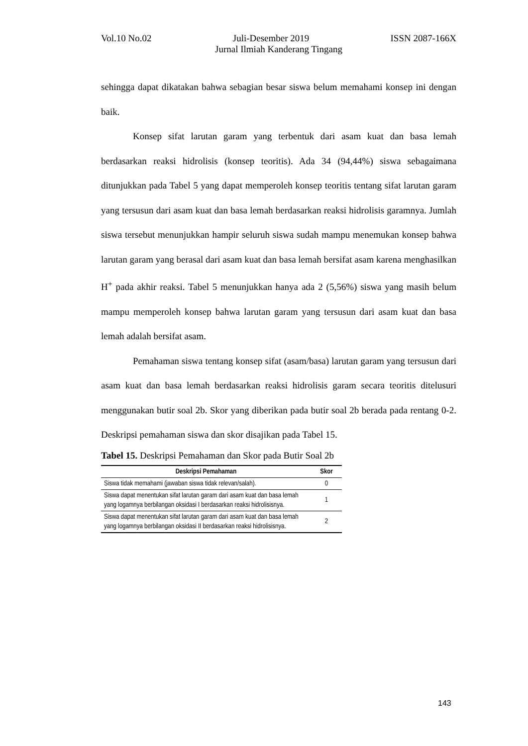Vol.10 No.02 Juli-Desember 2019 ISSN 2087-166X
Jurnal Ilmiah Kanderang Tingang
sehingga dapat dikatakan bahwa sebagian besar siswa belum memahami konsep ini dengan baik.
Konsep sifat larutan garam yang terbentuk dari asam kuat dan basa lemah berdasarkan reaksi hidrolisis (konsep teoritis). Ada 34 (94,44%) siswa sebagaimana ditunjukkan pada Tabel 5 yang dapat memperoleh konsep teoritis tentang sifat larutan garam yang tersusun dari asam kuat dan basa lemah berdasarkan reaksi hidrolisis garamnya. Jumlah siswa tersebut menunjukkan hampir seluruh siswa sudah mampu menemukan konsep bahwa larutan garam yang berasal dari asam kuat dan basa lemah bersifat asam karena menghasilkan H<sup>+</sup> pada akhir reaksi. Tabel 5 menunjukkan hanya ada 2 (5,56%) siswa yang masih belum mampu memperoleh konsep bahwa larutan garam yang tersusun dari asam kuat dan basa lemah adalah bersifat asam.
Pemahaman siswa tentang konsep sifat (asam/basa) larutan garam yang tersusun dari asam kuat dan basa lemah berdasarkan reaksi hidrolisis garam secara teoritis ditelusuri menggunakan butir soal 2b. Skor yang diberikan pada butir soal 2b berada pada rentang 0-2. Deskripsi pemahaman siswa dan skor disajikan pada Tabel 15.
Tabel 15. Deskripsi Pemahaman dan Skor pada Butir Soal 2b
| Deskripsi Pemahaman | Skor |
| --- | --- |
| Siswa tidak memahami (jawaban siswa tidak relevan/salah). | 0 |
| Siswa dapat menentukan sifat larutan garam dari asam kuat dan basa lemah yang logamnya berbilangan oksidasi I berdasarkan reaksi hidrolisisnya. | 1 |
| Siswa dapat menentukan sifat larutan garam dari asam kuat dan basa lemah yang logamnya berbilangan oksidasi II berdasarkan reaksi hidrolisisnya. | 2 |
143